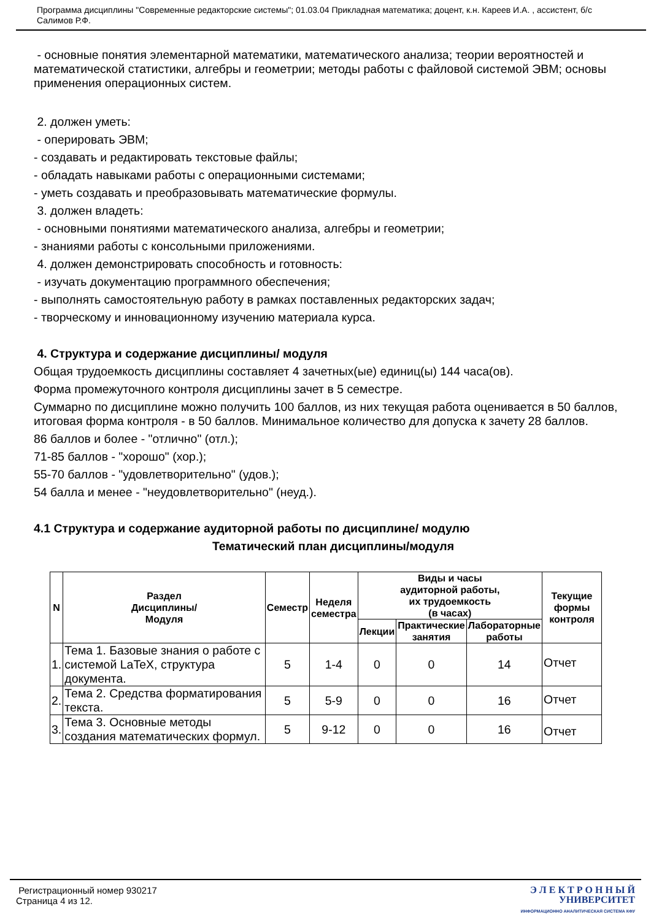Программа дисциплины "Современные редакторские системы"; 01.03.04 Прикладная математика; доцент, к.н. Кареев И.А. , ассистент, б/с Салимов Р.Ф.
- основные понятия элементарной математики, математического анализа; теории вероятностей и математической статистики, алгебры и геометрии; методы работы с файловой системой ЭВМ; основы применения операционных систем.
2. должен уметь:
- оперировать ЭВМ;
- создавать и редактировать текстовые файлы;
- обладать навыками работы с операционными системами;
- уметь создавать и преобразовывать математические формулы.
3. должен владеть:
- основными понятиями математического анализа, алгебры и геометрии;
- знаниями работы с консольными приложениями.
4. должен демонстрировать способность и готовность:
- изучать документацию программного обеспечения;
- выполнять самостоятельную работу в рамках поставленных редакторских задач;
- творческому и инновационному изучению материала курса.
4. Структура и содержание дисциплины/ модуля
Общая трудоемкость дисциплины составляет 4 зачетных(ые) единиц(ы) 144 часа(ов).
Форма промежуточного контроля дисциплины зачет в 5 семестре.
Суммарно по дисциплине можно получить 100 баллов, из них текущая работа оценивается в 50 баллов, итоговая форма контроля - в 50 баллов. Минимальное количество для допуска к зачету 28 баллов.
86 баллов и более - "отлично" (отл.);
71-85 баллов - "хорошо" (хор.);
55-70 баллов - "удовлетворительно" (удов.);
54 балла и менее - "неудовлетворительно" (неуд.).
4.1 Структура и содержание аудиторной работы по дисциплине/ модулю
Тематический план дисциплины/модуля
| N | Раздел Дисциплины/ Модуля | Семестр | Неделя семестра | Виды и часы аудиторной работы, их трудоемкость (в часах) | | | Текущие формы контроля |
| --- | --- | --- | --- | --- | --- | --- | --- |
| | | | | Лекции | Практические занятия | Лабораторные работы | |
| 1. | Тема 1. Базовые знания о работе с системой LaTeX, структура документа. | 5 | 1-4 | 0 | 0 | 14 | Отчет |
| 2. | Тема 2. Средства форматирования текста. | 5 | 5-9 | 0 | 0 | 16 | Отчет |
| 3. | Тема 3. Основные методы создания математических формул. | 5 | 9-12 | 0 | 0 | 16 | Отчет |
Регистрационный номер 930217
Страница 4 из 12.
Э Л Е К Т Р О Н Н Ы Й
УНИВЕРСИТЕТ
ИНФОРМАЦИОННО АНАЛИТИЧЕСКАЯ СИСТЕМА КФУ